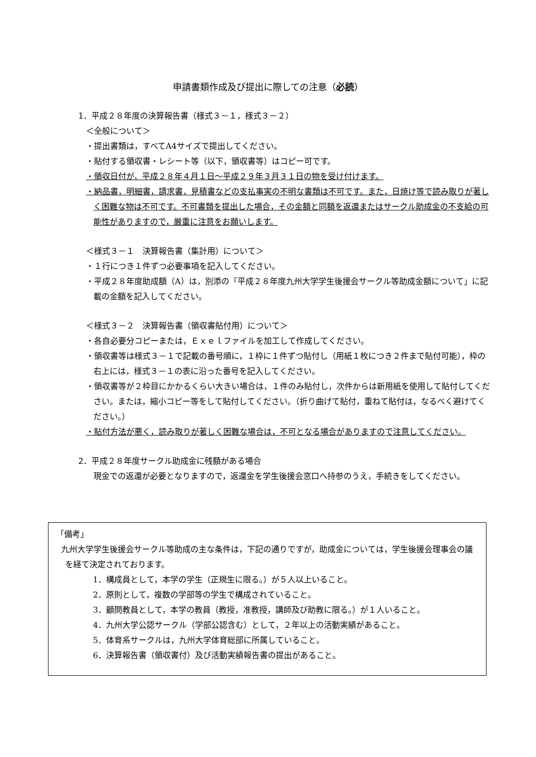申請書類作成及び提出に際しての注意（必読）
1．平成２８年度の決算報告書（様式３－１，様式３－２）
＜全般について＞
・提出書類は，すべてA4サイズで提出してください。
・貼付する領収書・レシート等（以下，領収書等）はコピー可です。
・領収日付が，平成２８年４月１日～平成２９年３月３１日の物を受け付けます。
・納品書，明細書，請求書，見積書などの支払事実の不明な書類は不可です。また，日焼け等で読み取りが著しく困難な物は不可です。不可書類を提出した場合，その金額と同額を返還またはサークル助成金の不支給の可能性がありますので，厳重に注意をお願いします。
＜様式３－１　決算報告書（集計用）について＞
・１行につき１件ずつ必要事項を記入してください。
・平成２８年度助成額（A）は，別添の「平成２８年度九州大学学生後援会サークル等助成金額について」に記載の金額を記入してください。
＜様式３－２　決算報告書（領収書貼付用）について＞
・各自必要分コピーまたは，Ｅｘｅｌファイルを加工して作成してください。
・領収書等は様式３－１で記載の番号順に，１枠に１件ずつ貼付し（用紙１枚につき２件まで貼付可能），枠の右上には，様式３－１の表に沿った番号を記入してください。
・領収書等が２枠目にかかるくらい大きい場合は，１件のみ貼付し，次件からは新用紙を使用して貼付してください。または，縮小コピー等をして貼付してください。（折り曲げて貼付，重ねて貼付は，なるべく避けてください。）
・貼付方法が悪く，読み取りが著しく困難な場合は，不可となる場合がありますので注意してください。
2．平成２８年度サークル助成金に残額がある場合
現金での返還が必要となりますので，返還金を学生後援会窓口へ持参のうえ，手続きをしてください。
「備考」
九州大学学生後援会サークル等助成の主な条件は，下記の通りですが，助成金については，学生後援会理事会の議を経て決定されております。
1．構成員として，本学の学生（正規生に限る。）が５人以上いること。
2．原則として，複数の学部等の学生で構成されていること。
3．顧問教員として，本学の教員（教授，准教授，講師及び助教に限る。）が１人いること。
4．九州大学公認サークル（学部公認含む）として，２年以上の活動実績があること。
5．体育系サークルは，九州大学体育総部に所属していること。
6．決算報告書（領収書付）及び活動実績報告書の提出があること。